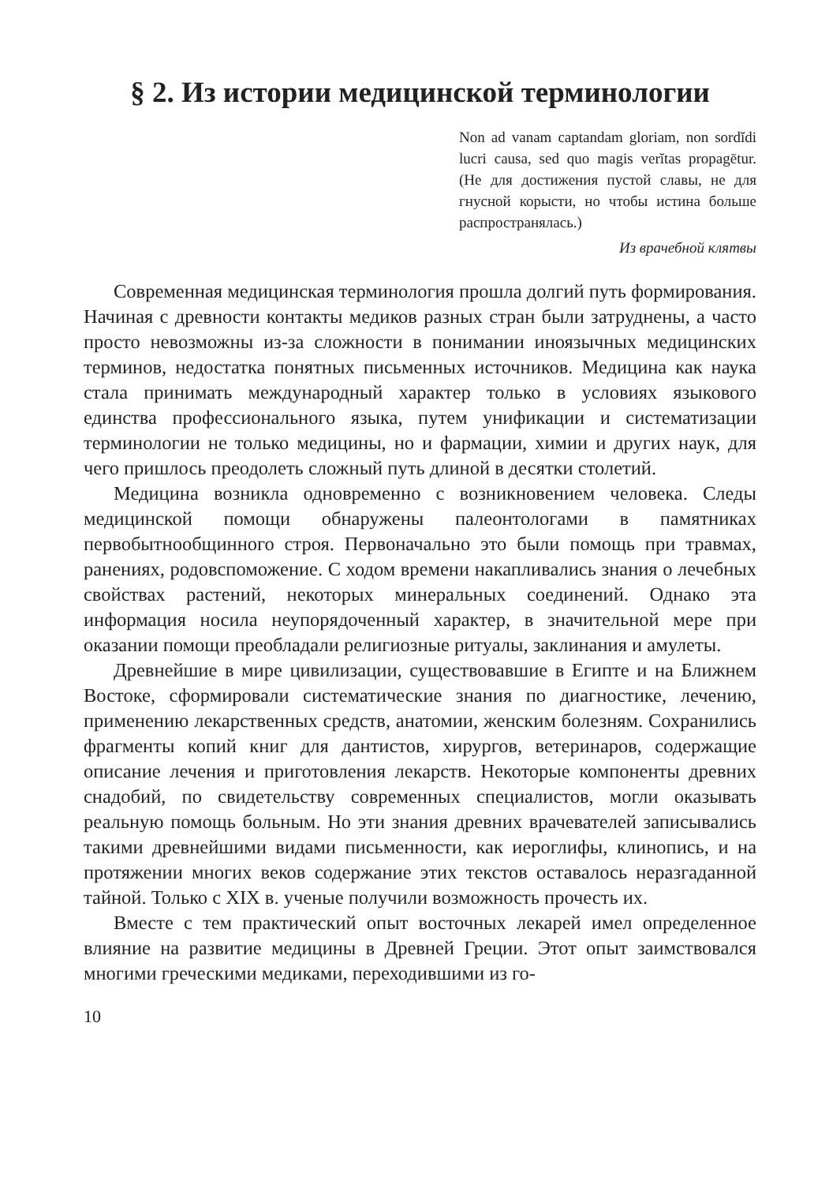§ 2. Из истории медицинской терминологии
Non ad vanam captandam gloriam, non sordĭdi lucri causa, sed quo magis verĭtas propagētur. (Не для достижения пустой славы, не для гнусной корысти, но чтобы истина больше распространялась.)
Из врачебной клятвы
Современная медицинская терминология прошла долгий путь формирования. Начиная с древности контакты медиков разных стран были затруднены, а часто просто невозможны из-за сложности в понимании иноязычных медицинских терминов, недостатка понятных письменных источников. Медицина как наука стала принимать международный характер только в условиях языкового единства профессионального языка, путем унификации и систематизации терминологии не только медицины, но и фармации, химии и других наук, для чего пришлось преодолеть сложный путь длиной в десятки столетий.
Медицина возникла одновременно с возникновением человека. Следы медицинской помощи обнаружены палеонтологами в памятниках первобытнообщинного строя. Первоначально это были помощь при травмах, ранениях, родовспоможение. С ходом времени накапливались знания о лечебных свойствах растений, некоторых минеральных соединений. Однако эта информация носила неупорядоченный характер, в значительной мере при оказании помощи преобладали религиозные ритуалы, заклинания и амулеты.
Древнейшие в мире цивилизации, существовавшие в Египте и на Ближнем Востоке, сформировали систематические знания по диагностике, лечению, применению лекарственных средств, анатомии, женским болезням. Сохранились фрагменты копий книг для дантистов, хирургов, ветеринаров, содержащие описание лечения и приготовления лекарств. Некоторые компоненты древних снадобий, по свидетельству современных специалистов, могли оказывать реальную помощь больным. Но эти знания древних врачевателей записывались такими древнейшими видами письменности, как иероглифы, клинопись, и на протяжении многих веков содержание этих текстов оставалось неразгаданной тайной. Только с XIX в. ученые получили возможность прочесть их.
Вместе с тем практический опыт восточных лекарей имел определенное влияние на развитие медицины в Древней Греции. Этот опыт заимствовался многими греческими медиками, переходившими из го-
10